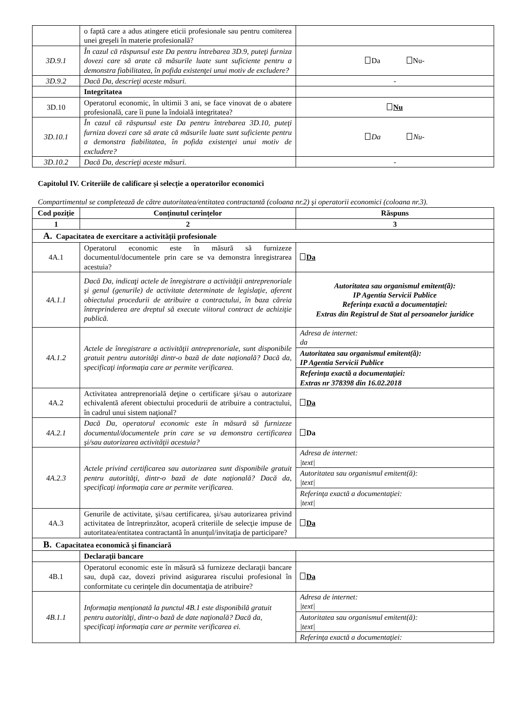| | o faptă care a adus atingere eticii profesionale sau pentru comiterea unei greşeli în materie profesională? | |
| 3D.9.1 | În cazul că răspunsul este Da pentru întrebarea 3D.9, puteţi furniza dovezi care să arate că măsurile luate sunt suficiente pentru a demonstra fiabilitatea, în pofida existenţei unui motiv de excludere? | Da Nu- |
| 3D.9.2 | Dacă Da, descrieţi aceste măsuri. | - |
| | Integritatea | |
| 3D.10 | Operatorul economic, în ultimii 3 ani, se face vinovat de o abatere profesională, care îi pune la îndoială integritatea? | Nu |
| 3D.10.1 | În cazul că răspunsul este Da pentru întrebarea 3D.10, puteţi furniza dovezi care să arate că măsurile luate sunt suficiente pentru a demonstra fiabilitatea, în pofida existenţei unui motiv de excludere? | Da Nu- |
| 3D.10.2 | Dacă Da, descrieţi aceste măsuri. | - |
Capitolul IV. Criteriile de calificare și selecție a operatorilor economici
Compartimentul se completează de către autoritatea/entitatea contractantă (coloana nr.2) şi operatorii economici (coloana nr.3).
| Cod poziție | Conținutul cerințelor | Răspuns |
| --- | --- | --- |
| 1 | 2 | 3 |
| A. Capacitatea de exercitare a activității profesionale | | |
| 4A.1 | Operatorul economic este în măsură să furnizeze documentul/documentele prin care se va demonstra înregistrarea acestuia? | Da |
| 4A.1.1 | Dacă Da, indicaţi actele de înregistrare a activităţii antreprenoriale şi genul (genurile) de activitate determinate de legislaţie, aferent obiectului procedurii de atribuire a contractului, în baza căreia întreprinderea are dreptul să execute viitorul contract de achiziţie publică. | Autoritatea sau organismul emitent(ă): IP Agentia Servicii Publice Referinţa exactă a documentaţiei: Extras din Registrul de Stat al persoanelor juridice |
| 4A.1.2 | Actele de înregistrare a activităţii antreprenoriale, sunt disponibile gratuit pentru autorităţi dintr-o bază de date naţională? Dacă da, specificaţi informaţia care ar permite verificarea. | / Adresa de internet: da / / Autoritatea sau organismul emitent(ă): IP Agentia Servicii Publice / / Referinţa exactă a documentaţiei: Extras nr 378398 din 16.02.2018 / |
| 4A.2 | Activitatea antreprenorială deţine o certificare şi/sau o autorizare echivalentă aferent obiectului procedurii de atribuire a contractului, în cadrul unui sistem naţional? | Da |
| 4A.2.1 | Dacă Da, operatorul economic este în măsură să furnizeze documentul/documentele prin care se va demonstra certificarea şi/sau autorizarea activităţii acestuia? | Da |
| 4A.2.3 | Actele privind certificarea sau autorizarea sunt disponibile gratuit pentru autorităţi, dintr-o bază de date naţională? Dacă da, specificaţi informaţia care ar permite verificarea. | / Adresa de internet: /text/ / / Autoritatea sau organismul emitent(ă): /text/ / / Referinţa exactă a documentaţiei: /text/ / |
| 4A.3 | Genurile de activitate, şi/sau certificarea, şi/sau autorizarea privind activitatea de întreprinzător, acoperă criteriile de selecţie impuse de autoritatea/entitatea contractantă în anunţul/invitaţia de participare? | Da |
| B. Capacitatea economică şi financiară | | |
| | Declaraţii bancare | |
| 4B.1 | Operatorul economic este în măsură să furnizeze declaraţii bancare sau, după caz, dovezi privind asigurarea riscului profesional în conformitate cu cerinţele din documentaţia de atribuire? | Da |
| 4B.1.1 | Informaţia menţionată la punctul 4B.1 este disponibilă gratuit pentru autorităţi, dintr-o bază de date naţională? Dacă da, specificaţi informaţia care ar permite verificarea ei. | / Adresa de internet: /text/ / / Autoritatea sau organismul emitent(ă): /text/ / / Referinţa exactă a documentaţiei: / |